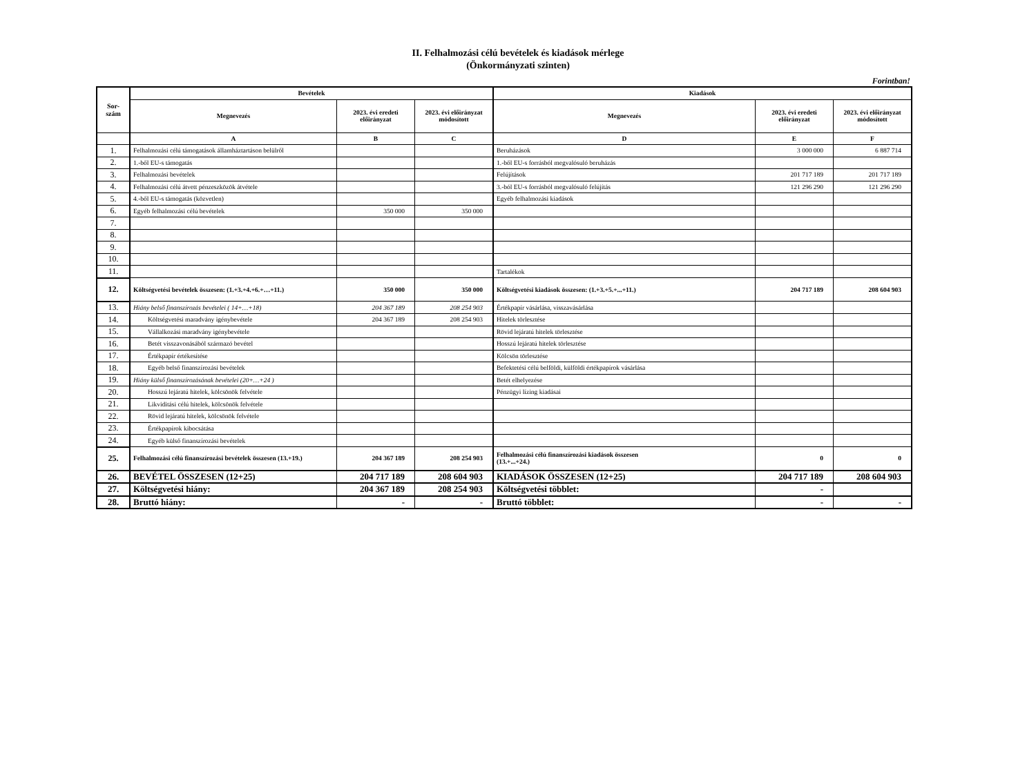II. Felhalmozási célú bevételek és kiadások mérlege
(Önkormányzati szinten)
Forintban!
| Sor- szám | Bevételek | | | Kiadások | | |
| --- | --- | --- | --- | --- | --- | --- |
| | Megnevezés | 2023. évi eredeti előirányzat | 2023. évi előirányzat módosított | Megnevezés | 2023. évi eredeti előirányzat | 2023. évi előirányzat módosított |
| | A | B | C | D | E | F |
| 1. | Felhalmozási célú támogatások államháztartáson belülről | | | Beruházások | 3 000 000 | 6 887 714 |
| 2. | 1.-ből EU-s támogatás | | | 1.-ből EU-s forrásból megvalósuló beruházás | | |
| 3. | Felhalmozási bevételek | | | Felújítások | 201 717 189 | 201 717 189 |
| 4. | Felhalmozási célú átvett pénzeszközök átvétele | | | 3.-ból EU-s forrásból megvalósuló felújítás | 121 296 290 | 121 296 290 |
| 5. | 4.-ből EU-s támogatás (közvetlen) | | | Egyéb felhalmozási kiadások | | |
| 6. | Egyéb felhalmozási célú bevételek | 350 000 | 350 000 | | | |
| 7. | | | | | | |
| 8. | | | | | | |
| 9. | | | | | | |
| 10. | | | | | | |
| 11. | | | | Tartalékok | | |
| 12. | Költségvetési bevételek összesen: (1.+3.+4.+6.+…+11.) | 350 000 | 350 000 | Költségvetési kiadások összesen: (1.+3.+5.+...+11.) | 204 717 189 | 208 604 903 |
| 13. | Hiány belső finanszírozás bevételei ( 14+…+18) | 204 367 189 | 208 254 903 | Értékpapír vásárlása, visszavásárlása | | |
| 14. | Költségvetési maradvány igénybevétele | 204 367 189 | 208 254 903 | Hitelek törlesztése | | |
| 15. | Vállalkozási maradvány igénybevétele | | | Rövid lejáratú hitelek törlesztése | | |
| 16. | Betét visszavonásából származó bevétel | | | Hosszú lejáratú hitelek törlesztése | | |
| 17. | Értékpapír értékesítése | | | Kölcsön törlesztése | | |
| 18. | Egyéb belső finanszírozási bevételek | | | Befektetési célú belföldi, külföldi értékpapírok vásárlása | | |
| 19. | Hiány külső finanszírozásának bevételei (20+…+24 ) | | | Betét elhelyezése | | |
| 20. | Hosszú lejáratú hitelek, kölcsönök felvétele | | | Pénzügyi lízing kiadásai | | |
| 21. | Likviditási célú hitelek, kölcsönök felvétele | | | | | |
| 22. | Rövid lejáratú hitelek, kölcsönök felvétele | | | | | |
| 23. | Értékpapírok kibocsátása | | | | | |
| 24. | Egyéb külső finanszírozási bevételek | | | | | |
| 25. | Felhalmozási célú finanszírozási bevételek összesen (13.+19.) | 204 367 189 | 208 254 903 | Felhalmozási célú finanszírozási kiadások összesen (13.+...+24.) | 0 | 0 |
| 26. | BEVÉTEL ÖSSZESEN (12+25) | 204 717 189 | 208 604 903 | KIADÁSOK ÖSSZESEN (12+25) | 204 717 189 | 208 604 903 |
| 27. | Költségvetési hiány: | 204 367 189 | 208 254 903 | Költségvetési többlet: | - | |
| 28. | Bruttó hiány: | - | - | Bruttó többlet: | - | - |